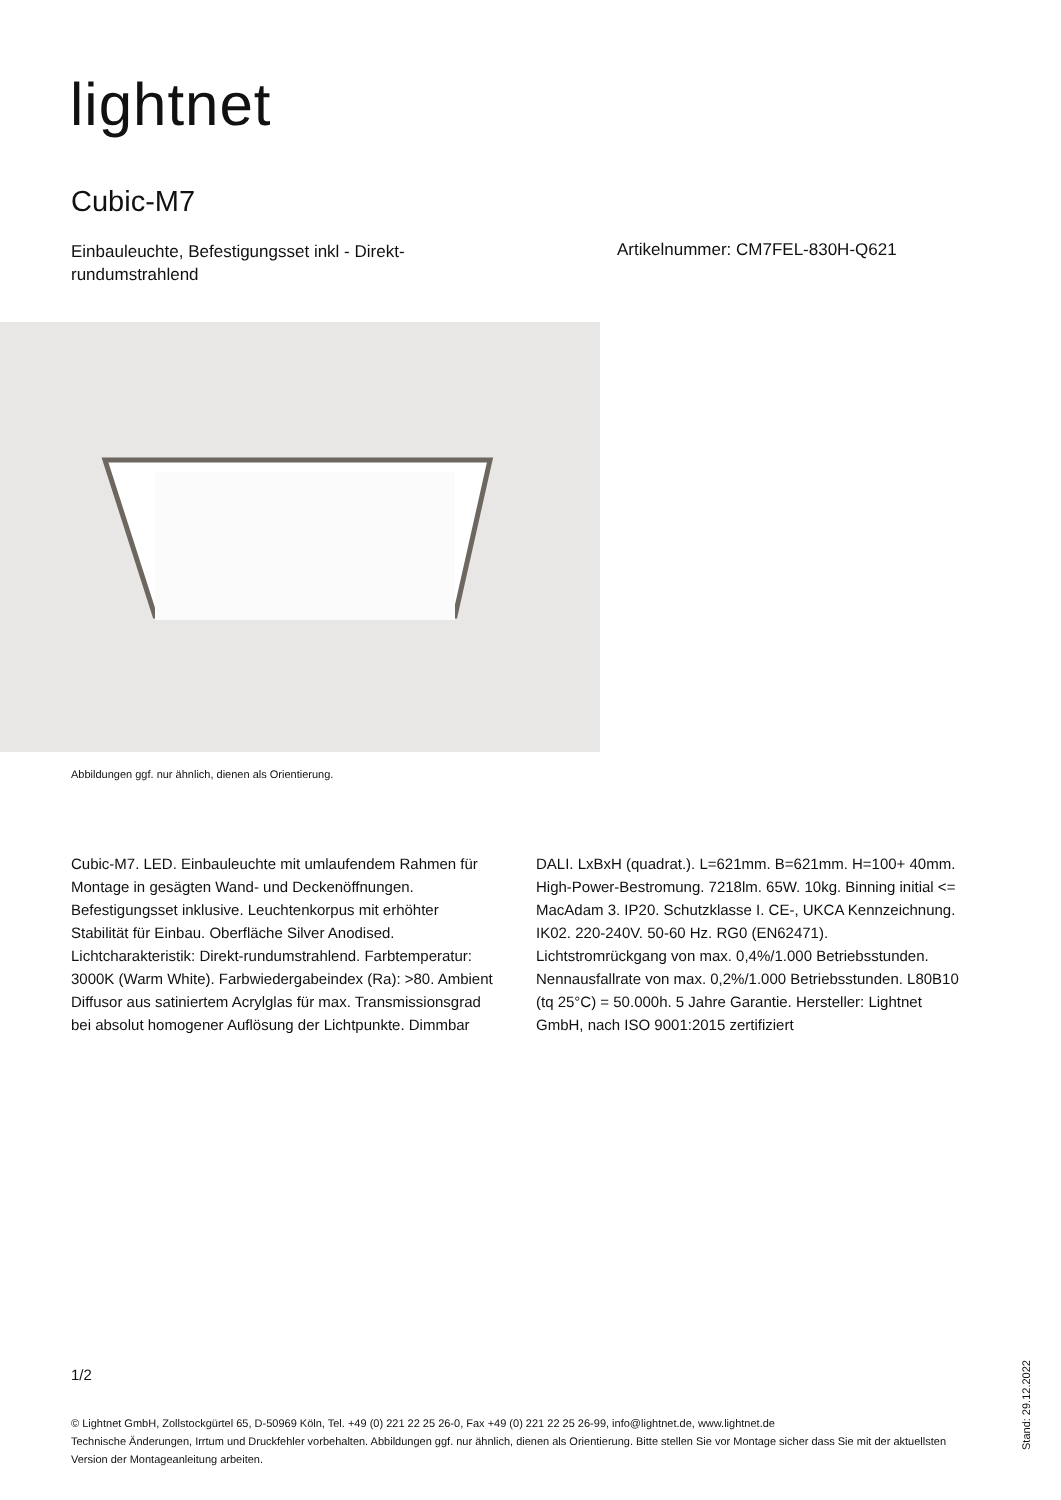lightnet
Cubic-M7
Einbauleuchte, Befestigungsset inkl - Direkt-rundumstrahlend
Artikelnummer: CM7FEL-830H-Q621
Abbildungen ggf. nur ähnlich, dienen als Orientierung.
Cubic-M7. LED. Einbauleuchte mit umlaufendem Rahmen für Montage in gesägten Wand- und Deckenöffnungen. Befestigungsset inklusive. Leuchtenkorpus mit erhöhter Stabilität für Einbau. Oberfläche Silver Anodised. Lichtcharakteristik: Direkt-rundumstrahlend. Farbtemperatur: 3000K (Warm White). Farbwiedergabeindex (Ra): >80. Ambient Diffusor aus satiniertem Acrylglas für max. Transmissionsgrad bei absolut homogener Auflösung der Lichtpunkte. Dimmbar DALI. LxBxH (quadrat.). L=621mm. B=621mm. H=100+ 40mm. High-Power-Bestromung. 7218lm. 65W. 10kg. Binning initial <= MacAdam 3. IP20. Schutzklasse I. CE-, UKCA Kennzeichnung. IK02. 220-240V. 50-60 Hz. RG0 (EN62471). Lichtstromrückgang von max. 0,4%/1.000 Betriebsstunden. Nennausfallrate von max. 0,2%/1.000 Betriebsstunden. L80B10 (tq 25°C) = 50.000h. 5 Jahre Garantie. Hersteller: Lightnet GmbH, nach ISO 9001:2015 zertifiziert
1/2
© Lightnet GmbH, Zollstockgürtel 65, D-50969 Köln, Tel. +49 (0) 221 22 25 26-0, Fax +49 (0) 221 22 25 26-99, info@lightnet.de, www.lightnet.de
Technische Änderungen, Irrtum und Druckfehler vorbehalten. Abbildungen ggf. nur ähnlich, dienen als Orientierung. Bitte stellen Sie vor Montage sicher dass Sie mit der aktuellsten Version der Montageanleitung arbeiten.
Stand: 29.12.2022